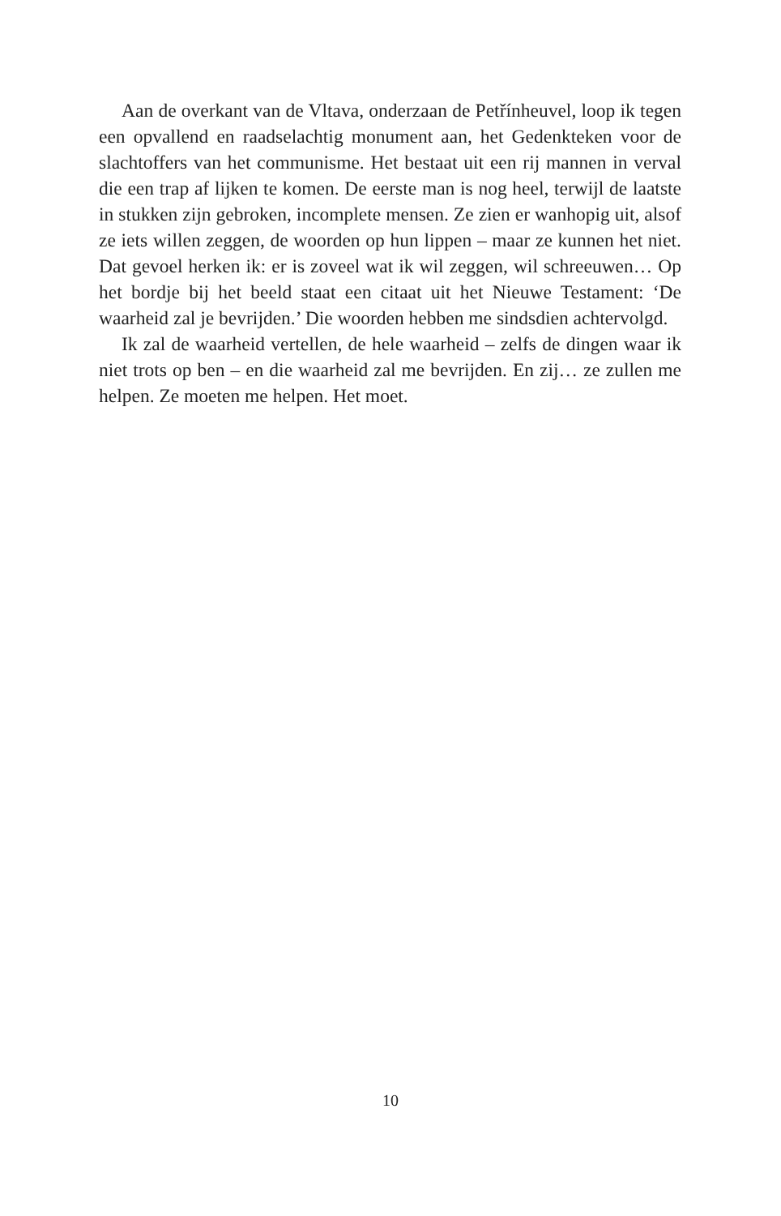Aan de overkant van de Vltava, onderzaan de Petřínheuvel, loop ik tegen een opvallend en raadselachtig monument aan, het Gedenkteken voor de slachtoffers van het communisme. Het bestaat uit een rij mannen in verval die een trap af lijken te komen. De eerste man is nog heel, terwijl de laatste in stukken zijn gebroken, incomplete mensen. Ze zien er wanhopig uit, alsof ze iets willen zeggen, de woorden op hun lippen – maar ze kunnen het niet. Dat gevoel herken ik: er is zoveel wat ik wil zeggen, wil schreeuwen… Op het bordje bij het beeld staat een citaat uit het Nieuwe Testament: ‘De waarheid zal je bevrijden.’ Die woorden hebben me sindsdien achtervolgd.
Ik zal de waarheid vertellen, de hele waarheid – zelfs de dingen waar ik niet trots op ben – en die waarheid zal me bevrijden. En zij… ze zullen me helpen. Ze moeten me helpen. Het moet.
10